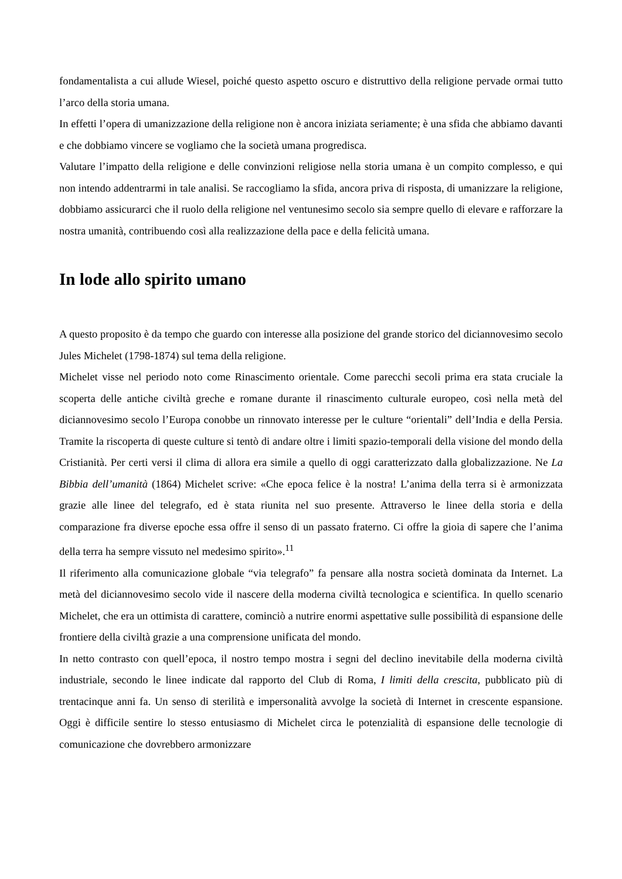fondamentalista a cui allude Wiesel, poiché questo aspetto oscuro e distruttivo della religione pervade ormai tutto l’arco della storia umana.
In effetti l’opera di umanizzazione della religione non è ancora iniziata seriamente; è una sfida che abbiamo davanti e che dobbiamo vincere se vogliamo che la società umana progredisca.
Valutare l’impatto della religione e delle convinzioni religiose nella storia umana è un compito complesso, e qui non intendo addentrarmi in tale analisi. Se raccogliamo la sfida, ancora priva di risposta, di umanizzare la religione, dobbiamo assicurarci che il ruolo della religione nel ventunesimo secolo sia sempre quello di elevare e rafforzare la nostra umanità, contribuendo così alla realizzazione della pace e della felicità umana.
In lode allo spirito umano
A questo proposito è da tempo che guardo con interesse alla posizione del grande storico del diciannovesimo secolo Jules Michelet (1798-1874) sul tema della religione.
Michelet visse nel periodo noto come Rinascimento orientale. Come parecchi secoli prima era stata cruciale la scoperta delle antiche civiltà greche e romane durante il rinascimento culturale europeo, così nella metà del diciannovesimo secolo l’Europa conobbe un rinnovato interesse per le culture “orientali” dell’India e della Persia. Tramite la riscoperta di queste culture si tentò di andare oltre i limiti spazio-temporali della visione del mondo della Cristianità. Per certi versi il clima di allora era simile a quello di oggi caratterizzato dalla globalizzazione. Ne La Bibbia dell’umanità (1864) Michelet scrive: «Che epoca felice è la nostra! L’anima della terra si è armonizzata grazie alle linee del telegrafo, ed è stata riunita nel suo presente. Attraverso le linee della storia e della comparazione fra diverse epoche essa offre il senso di un passato fraterno. Ci offre la gioia di sapere che l’anima della terra ha sempre vissuto nel medesimo spirito».<sup>11</sup>
Il riferimento alla comunicazione globale “via telegrafo” fa pensare alla nostra società dominata da Internet. La metà del diciannovesimo secolo vide il nascere della moderna civiltà tecnologica e scientifica. In quello scenario Michelet, che era un ottimista di carattere, cominciò a nutrire enormi aspettative sulle possibilità di espansione delle frontiere della civiltà grazie a una comprensione unificata del mondo.
In netto contrasto con quell’epoca, il nostro tempo mostra i segni del declino inevitabile della moderna civiltà industriale, secondo le linee indicate dal rapporto del Club di Roma, I limiti della crescita, pubblicato più di trentacinque anni fa. Un senso di sterilità e impersonalità avvolge la società di Internet in crescente espansione. Oggi è difficile sentire lo stesso entusiasmo di Michelet circa le potenzialità di espansione delle tecnologie di comunicazione che dovrebbero armonizzare